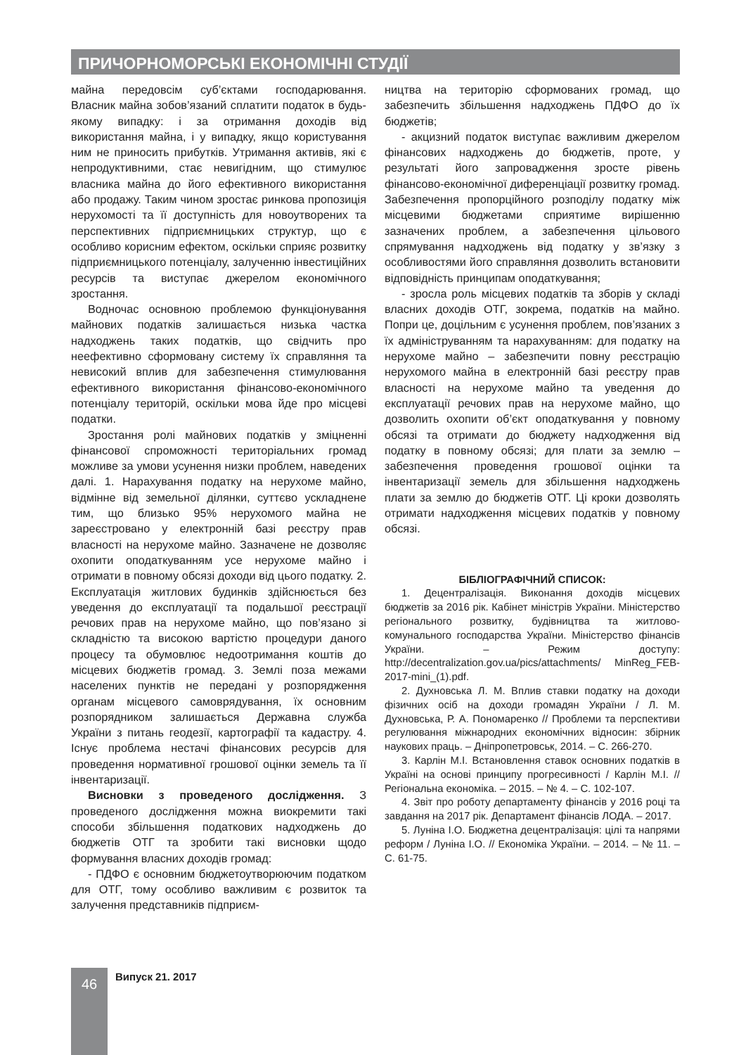ПРИЧОРНОМОРСЬКІ ЕКОНОМІЧНІ СТУДІЇ
майна передовсім суб’єктами господарювання. Власник майна зобов’язаний сплатити податок в будь-якому випадку: і за отримання доходів від використання майна, і у випадку, якщо користування ним не приносить прибутків. Утримання активів, які є непродуктивними, стає невигідним, що стимулює власника майна до його ефективного використання або продажу. Таким чином зростає ринкова пропозиція нерухомості та її доступність для новоутворених та перспективних підприємницьких структур, що є особливо корисним ефектом, оскільки сприяє розвитку підприємницького потенціалу, залученню інвестиційних ресурсів та виступає джерелом економічного зростання.
Водночас основною проблемою функціонування майнових податків залишається низька частка надходжень таких податків, що свідчить про неефективно сформовану систему їх справляння та невисокий вплив для забезпечення стимулювання ефективного використання фінансово-економічного потенціалу територій, оскільки мова йде про місцеві податки.
Зростання ролі майнових податків у зміцненні фінансової спроможності територіальних громад можливе за умови усунення низки проблем, наведених далі. 1. Нарахування податку на нерухоме майно, відмінне від земельної ділянки, суттєво ускладнене тим, що близько 95% нерухомого майна не зареєстровано у електронній базі реєстру прав власності на нерухоме майно. Зазначене не дозволяє охопити оподаткуванням усе нерухоме майно і отримати в повному обсязі доходи від цього податку. 2. Експлуатація житлових будинків здійснюється без уведення до експлуатації та подальшої реєстрації речових прав на нерухоме майно, що пов’язано зі складністю та високою вартістю процедури даного процесу та обумовлює недоотримання коштів до місцевих бюджетів громад. 3. Землі поза межами населених пунктів не передані у розпорядження органам місцевого самоврядування, їх основним розпорядником залишається Державна служба України з питань геодезії, картографії та кадастру. 4. Існує проблема нестачі фінансових ресурсів для проведення нормативної грошової оцінки земель та її інвентаризації.
Висновки з проведеного дослідження. З проведеного дослідження можна виокремити такі способи збільшення податкових надходжень до бюджетів ОТГ та зробити такі висновки щодо формування власних доходів громад:
- ПДФО є основним бюджетоутворюючим податком для ОТГ, тому особливо важливим є розвиток та залучення представників підприєм-
ництва на територію сформованих громад, що забезпечить збільшення надходжень ПДФО до їх бюджетів;
- акцизний податок виступає важливим джерелом фінансових надходжень до бюджетів, проте, у результаті його запровадження зросте рівень фінансово-економічної диференціації розвитку громад. Забезпечення пропорційного розподілу податку між місцевими бюджетами сприятиме вирішенню зазначених проблем, а забезпечення цільового спрямування надходжень від податку у зв’язку з особливостями його справляння дозволить встановити відповідність принципам оподаткування;
- зросла роль місцевих податків та зборів у складі власних доходів ОТГ, зокрема, податків на майно. Попри це, доцільним є усунення проблем, пов’язаних з їх адмініструванням та нарахуванням: для податку на нерухоме майно – забезпечити повну реєстрацію нерухомого майна в електронній базі реєстру прав власності на нерухоме майно та уведення до експлуатації речових прав на нерухоме майно, що дозволить охопити об’єкт оподаткування у повному обсязі та отримати до бюджету надходження від податку в повному обсязі; для плати за землю – забезпечення проведення грошової оцінки та інвентаризації земель для збільшення надходжень плати за землю до бюджетів ОТГ. Ці кроки дозволять отримати надходження місцевих податків у повному обсязі.
БІБЛІОГРАФІЧНИЙ СПИСОК:
1. Децентралізація. Виконання доходів місцевих бюджетів за 2016 рік. Кабінет міністрів України. Міністерство регіонального розвитку, будівництва та житлово-комунального господарства України. Міністерство фінансів України. – Режим доступу: http://decentralization.gov.ua/pics/attachments/ MinReg_FEB-2017-mini_(1).pdf.
2. Духновська Л. М. Вплив ставки податку на доходи фізичних осіб на доходи громадян України / Л. М. Духновська, Р. А. Пономаренко // Проблеми та перспективи регулювання міжнародних економічних відносин: збірник наукових праць. – Дніпропетровськ, 2014. – С. 266-270.
3. Карлін М.І. Встановлення ставок основних податків в Україні на основі принципу прогресивності / Карлін М.І. // Регіональна економіка. – 2015. – № 4. – С. 102-107.
4. Звіт про роботу департаменту фінансів у 2016 році та завдання на 2017 рік. Департамент фінансів ЛОДА. – 2017.
5. Луніна І.О. Бюджетна децентралізація: цілі та напрями реформ / Луніна І.О. // Економіка України. – 2014. – № 11. – С. 61-75.
46 Випуск 21. 2017